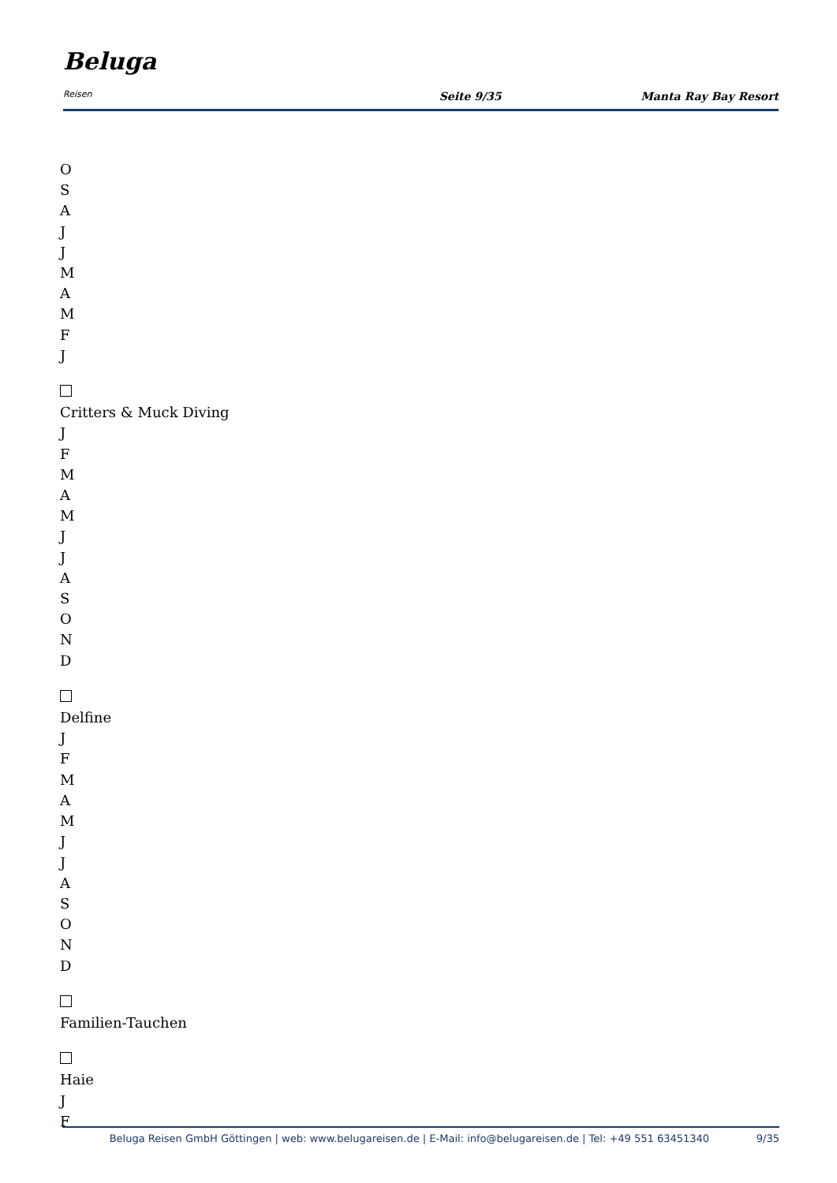Beluga
Reisen
Seite 9/35
Manta Ray Bay Resort
O
S
A
J
J
M
A
M
F
J
Critters & Muck Diving
J
F
M
A
M
J
J
A
S
O
N
D
Delfine
J
F
M
A
M
J
J
A
S
O
N
D
Familien-Tauchen
Haie
J
F
Beluga Reisen GmbH Göttingen | web: www.belugareisen.de | E-Mail: info@belugareisen.de | Tel: +49 551 63451340
9/35